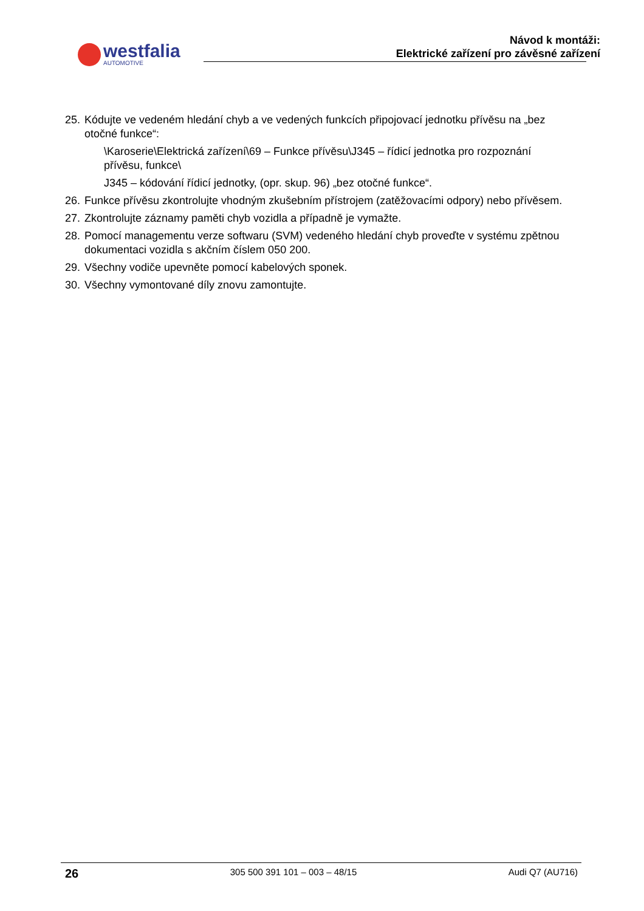westfalia
AUTOMOTIVE
Návod k montáži:
Elektrické zařízení pro závěsné zařízení
25.
Kódujte ve vedeném hledání chyb a ve vedených funkcích připojovací jednotku přívěsu na „bez otočné funkce“:
\Karoserie\Elektrická zařízení\69 – Funkce přívěsu\J345 – řídicí jednotka pro rozpoznání přívěsu, funkce\
J345 – kódování řídicí jednotky, (opr. skup. 96) „bez otočné funkce“.
26.
Funkce přívěsu zkontrolujte vhodným zkušebním přístrojem (zatěžovacími odpory) nebo přívěsem.
27.
Zkontrolujte záznamy paměti chyb vozidla a případně je vymažte.
28.
Pomocí managementu verze softwaru (SVM) vedeného hledání chyb proveďte v systému zpětnou dokumentaci vozidla s akčním číslem 050 200.
29.
Všechny vodiče upevněte pomocí kabelových sponek.
30.
Všechny vymontované díly znovu zamontujte.
26 305 500 391 101 – 003 – 48/15 Audi Q7 (AU716)